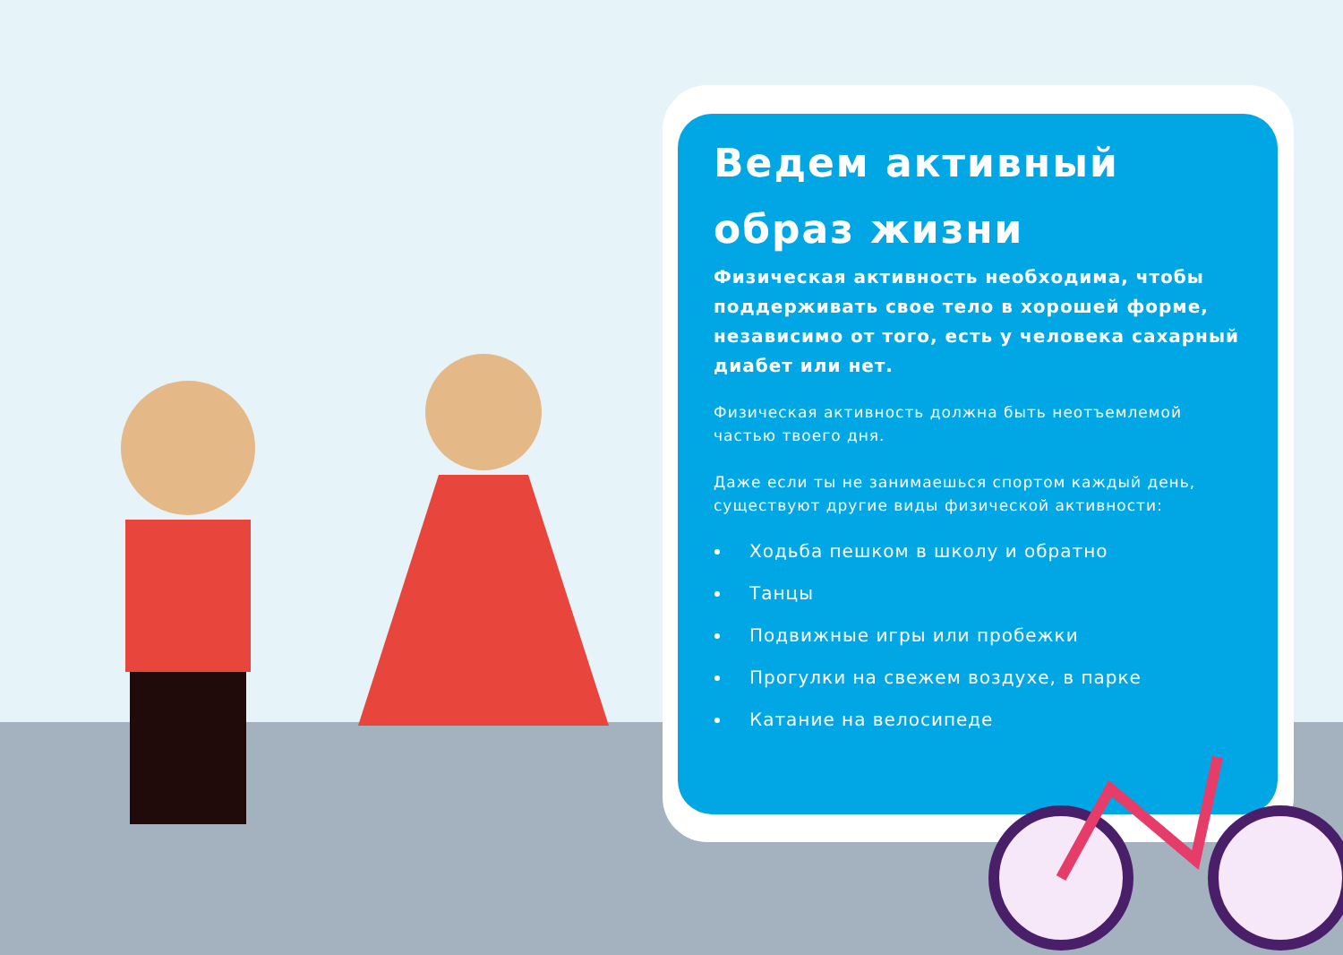Ведем активный образ жизни
Физическая активность необходима, чтобы поддерживать свое тело в хорошей форме, независимо от того, есть у человека сахарный диабет или нет.
Физическая активность должна быть неотъемлемой частью твоего дня.
Даже если ты не занимаешься спортом каждый день, существуют другие виды физической активности:
Ходьба пешком в школу и обратно
Танцы
Подвижные игры или пробежки
Прогулки на свежем воздухе, в парке
Катание на велосипеде